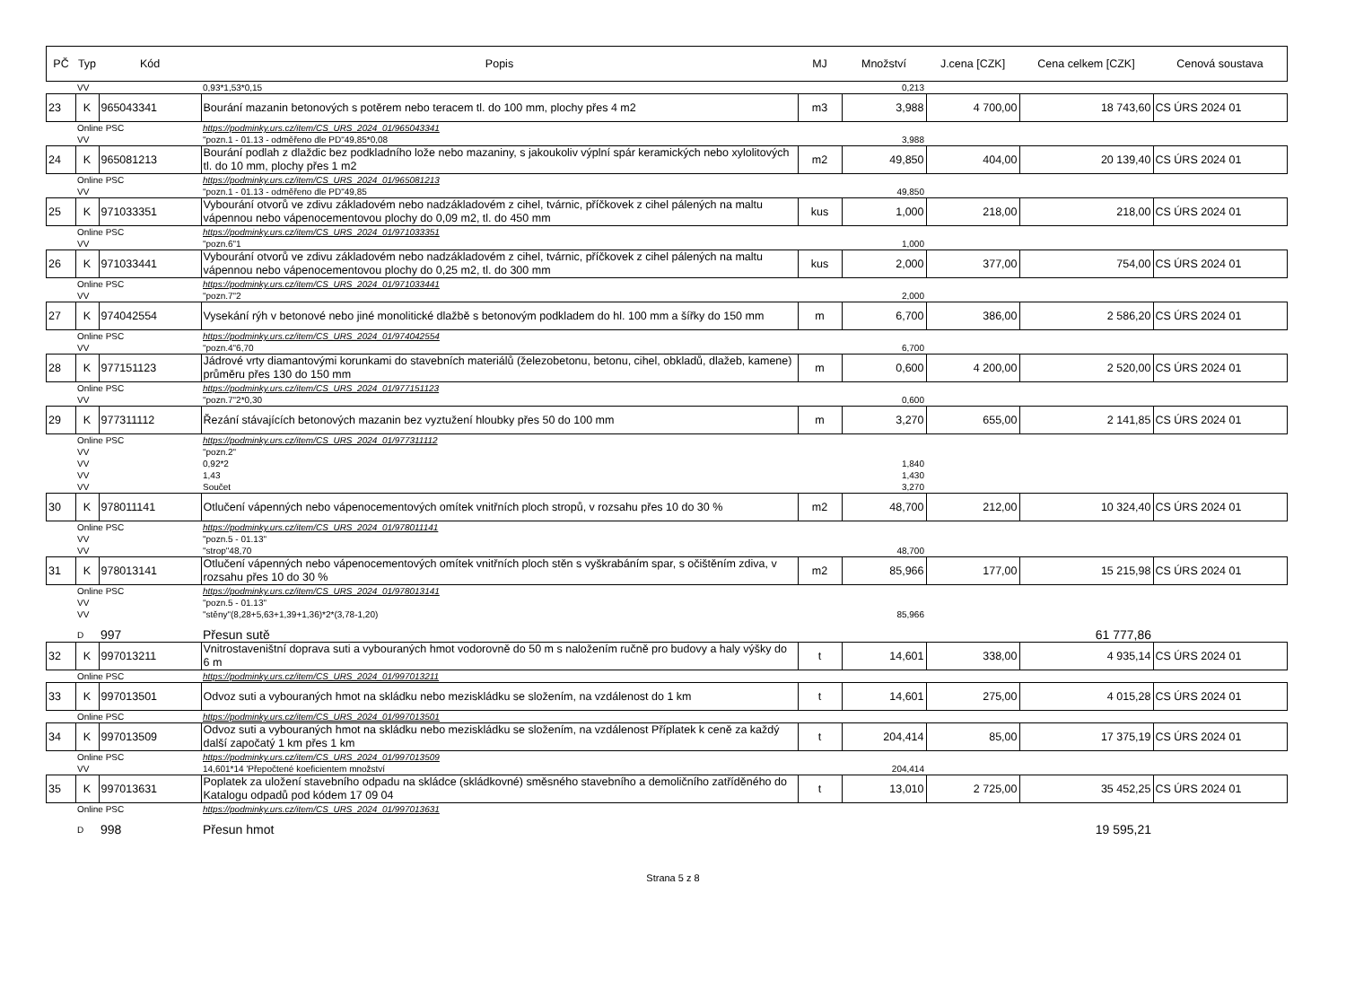| PČ | Typ | Kód | Popis | MJ | Množství | J.cena [CZK] | Cena celkem [CZK] | Cenová soustava |
| --- | --- | --- | --- | --- | --- | --- | --- | --- |
| | VV | | 0,93*1,53*0,15 | | 0,213 | | | |
| 23 | K | 965043341 | Bourání mazanin betonových s potěrem nebo teracem tl. do 100 mm, plochy přes 4 m2 | m3 | 3,988 | 4 700,00 | 18 743,60 | CS ÚRS 2024 01 |
| | Online PSC | | https://podminky.urs.cz/item/CS_URS_2024_01/965043341 | | | | | |
| | VV | | "pozn.1 - 01.13 - odměřeno dle PD"49,85*0,08 | | 3,988 | | | |
| 24 | K | 965081213 | Bourání podlah z dlaždic bez podkladního lože nebo mazaniny, s jakoukoliv výplní spár keramických nebo xylolitových tl. do 10 mm, plochy přes 1 m2 | m2 | 49,850 | 404,00 | 20 139,40 | CS ÚRS 2024 01 |
| | Online PSC | | https://podminky.urs.cz/item/CS_URS_2024_01/965081213 | | | | | |
| | VV | | "pozn.1 - 01.13 - odměřeno dle PD"49,85 | | 49,850 | | | |
| 25 | K | 971033351 | Vybourání otvorů ve zdivu základovém nebo nadzákladovém z cihel, tvárnic, příčkovek z cihel pálených na maltu vápennou nebo vápenocementovou plochy do 0,09 m2, tl. do 450 mm | kus | 1,000 | 218,00 | 218,00 | CS ÚRS 2024 01 |
| | Online PSC | | https://podminky.urs.cz/item/CS_URS_2024_01/971033351 | | | | | |
| | VV | | "pozn.6"1 | | 1,000 | | | |
| 26 | K | 971033441 | Vybourání otvorů ve zdivu základovém nebo nadzákladovém z cihel, tvárnic, příčkovek z cihel pálených na maltu vápennou nebo vápenocementovou plochy do 0,25 m2, tl. do 300 mm | kus | 2,000 | 377,00 | 754,00 | CS ÚRS 2024 01 |
| | Online PSC | | https://podminky.urs.cz/item/CS_URS_2024_01/971033441 | | | | | |
| | VV | | "pozn.7"2 | | 2,000 | | | |
| 27 | K | 974042554 | Vysekání rýh v betonové nebo jiné monolitické dlažbě s betonovým podkladem do hl. 100 mm a šířky do 150 mm | m | 6,700 | 386,00 | 2 586,20 | CS ÚRS 2024 01 |
| | Online PSC | | https://podminky.urs.cz/item/CS_URS_2024_01/974042554 | | | | | |
| | VV | | "pozn.4"6,70 | | 6,700 | | | |
| 28 | K | 977151123 | Jádrové vrty diamantovými korunkami do stavebních materiálů (železobetonu, betonu, cihel, obkladů, dlažeb, kamene) průměru přes 130 do 150 mm | m | 0,600 | 4 200,00 | 2 520,00 | CS ÚRS 2024 01 |
| | Online PSC | | https://podminky.urs.cz/item/CS_URS_2024_01/977151123 | | | | | |
| | VV | | "pozn.7"2*0,30 | | 0,600 | | | |
| 29 | K | 977311112 | Řezání stávajících betonových mazanin bez vyztužení hloubky přes 50 do 100 mm | m | 3,270 | 655,00 | 2 141,85 | CS ÚRS 2024 01 |
| | Online PSC | | https://podminky.urs.cz/item/CS_URS_2024_01/977311112 | | | | | |
| | VV | | "pozn.2" | | | | | |
| | VV | | 0,92*2 | | 1,840 | | | |
| | VV | | 1,43 | | 1,430 | | | |
| | VV | | Součet | | 3,270 | | | |
| 30 | K | 978011141 | Otlučení vápenných nebo vápenocementových omítek vnitřních ploch stropů, v rozsahu přes 10 do 30 % | m2 | 48,700 | 212,00 | 10 324,40 | CS ÚRS 2024 01 |
| | Online PSC | | https://podminky.urs.cz/item/CS_URS_2024_01/978011141 | | | | | |
| | VV | | "pozn.5 - 01.13" | | | | | |
| | VV | | "strop"48,70 | | 48,700 | | | |
| 31 | K | 978013141 | Otlučení vápenných nebo vápenocementových omítek vnitřních ploch stěn s vyškrabáním spar, s očištěním zdiva, v rozsahu přes 10 do 30 % | m2 | 85,966 | 177,00 | 15 215,98 | CS ÚRS 2024 01 |
| | Online PSC | | https://podminky.urs.cz/item/CS_URS_2024_01/978013141 | | | | | |
| | VV | | "pozn.5 - 01.13" | | | | | |
| | VV | | "stěny"(8,28+5,63+1,39+1,36)*2*(3,78-1,20) | | 85,966 | | | |
| | D | 997 | Přesun sutě | | | | 61 777,86 | |
| 32 | K | 997013211 | Vnitrostaveništní doprava suti a vybouraných hmot vodorovně do 50 m s naložením ručně pro budovy a haly výšky do 6 m | t | 14,601 | 338,00 | 4 935,14 | CS ÚRS 2024 01 |
| | Online PSC | | https://podminky.urs.cz/item/CS_URS_2024_01/997013211 | | | | | |
| 33 | K | 997013501 | Odvoz suti a vybouraných hmot na skládku nebo meziskládku se složením, na vzdálenost do 1 km | t | 14,601 | 275,00 | 4 015,28 | CS ÚRS 2024 01 |
| | Online PSC | | https://podminky.urs.cz/item/CS_URS_2024_01/997013501 | | | | | |
| 34 | K | 997013509 | Odvoz suti a vybouraných hmot na skládku nebo meziskládku se složením, na vzdálenost Příplatek k ceně za každý další započatý 1 km přes 1 km | t | 204,414 | 85,00 | 17 375,19 | CS ÚRS 2024 01 |
| | Online PSC | | https://podminky.urs.cz/item/CS_URS_2024_01/997013509 | | | | | |
| | VV | | 14,601*14 'Přepočtené koeficientem množství | | 204,414 | | | |
| 35 | K | 997013631 | Poplatek za uložení stavebního odpadu na skládce (skládkovné) směsného stavebního a demoličního zatříděného do Katalogu odpadů pod kódem 17 09 04 | t | 13,010 | 2 725,00 | 35 452,25 | CS ÚRS 2024 01 |
| | Online PSC | | https://podminky.urs.cz/item/CS_URS_2024_01/997013631 | | | | | |
| | D | 998 | Přesun hmot | | | | 19 595,21 | |
Strana 5 z 8